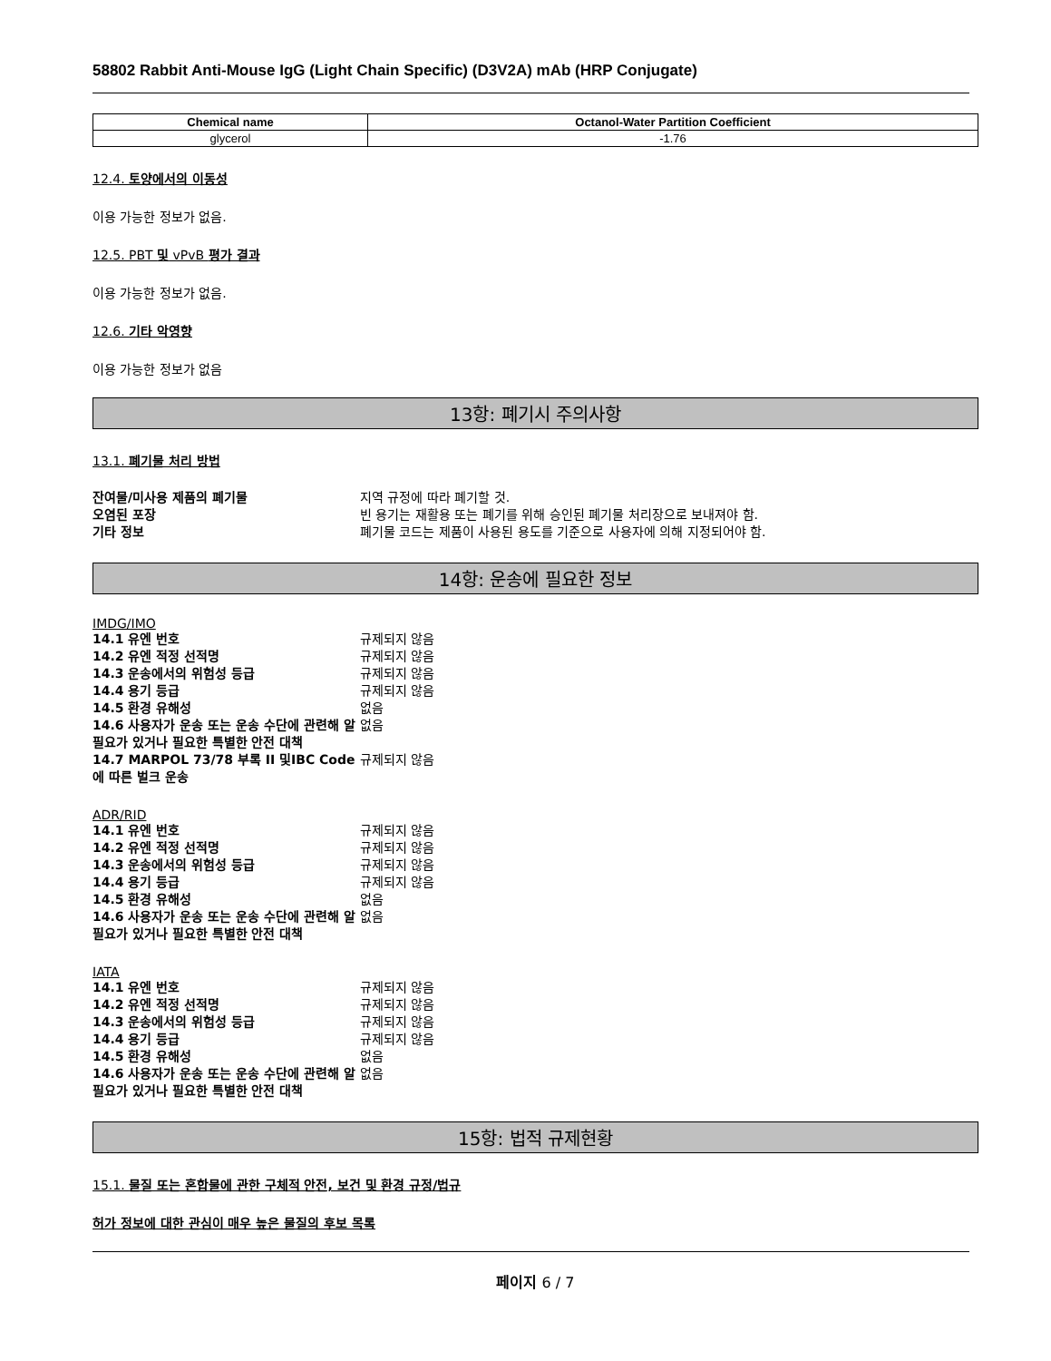58802 Rabbit Anti-Mouse IgG (Light Chain Specific) (D3V2A) mAb (HRP Conjugate)
| Chemical name | Octanol-Water Partition Coefficient |
| --- | --- |
| glycerol | -1.76 |
12.4. 토양에서의 이동성
이용 가능한 정보가 없음.
12.5. PBT 및 vPvB 평가 결과
이용 가능한 정보가 없음.
12.6. 기타 악영향
이용 가능한 정보가 없음
13항: 폐기시 주의사항
13.1. 폐기물 처리 방법
| 잔여물/미사용 제품의 폐기물 | 지역 규정에 따라 폐기할 것. |
| 오염된 포장 | 빈 용기는 재활용 또는 폐기를 위해 승인된 폐기물 처리장으로 보내져야 함. |
| 기타 정보 | 폐기물 코드는 제품이 사용된 용도를 기준으로 사용자에 의해 지정되어야 함. |
14항: 운송에 필요한 정보
IMDG/IMO
| 14.1 유엔 번호 | 규제되지 않음 |
| 14.2 유엔 적정 선적명 | 규제되지 않음 |
| 14.3 운송에서의 위험성 등급 | 규제되지 않음 |
| 14.4 용기 등급 | 규제되지 않음 |
| 14.5 환경 유해성 | 없음 |
| 14.6 사용자가 운송 또는 운송 수단에 관련해 알 필요가 있거나 필요한 특별한 안전 대책 | 없음 |
| 14.7 MARPOL 73/78 부록 II 및IBC Code에 따른 벌크 운송 | 규제되지 않음 |
ADR/RID
| 14.1 유엔 번호 | 규제되지 않음 |
| 14.2 유엔 적정 선적명 | 규제되지 않음 |
| 14.3 운송에서의 위험성 등급 | 규제되지 않음 |
| 14.4 용기 등급 | 규제되지 않음 |
| 14.5 환경 유해성 | 없음 |
| 14.6 사용자가 운송 또는 운송 수단에 관련해 알 필요가 있거나 필요한 특별한 안전 대책 | 없음 |
IATA
| 14.1 유엔 번호 | 규제되지 않음 |
| 14.2 유엔 적정 선적명 | 규제되지 않음 |
| 14.3 운송에서의 위험성 등급 | 규제되지 않음 |
| 14.4 용기 등급 | 규제되지 않음 |
| 14.5 환경 유해성 | 없음 |
| 14.6 사용자가 운송 또는 운송 수단에 관련해 알 필요가 있거나 필요한 특별한 안전 대책 | 없음 |
15항: 법적 규제현황
15.1. 물질 또는 혼합물에 관한 구체적 안전, 보건 및 환경 규정/법규
허가 정보에 대한 관심이 매우 높은 물질의 후보 목록
페이지 6 / 7